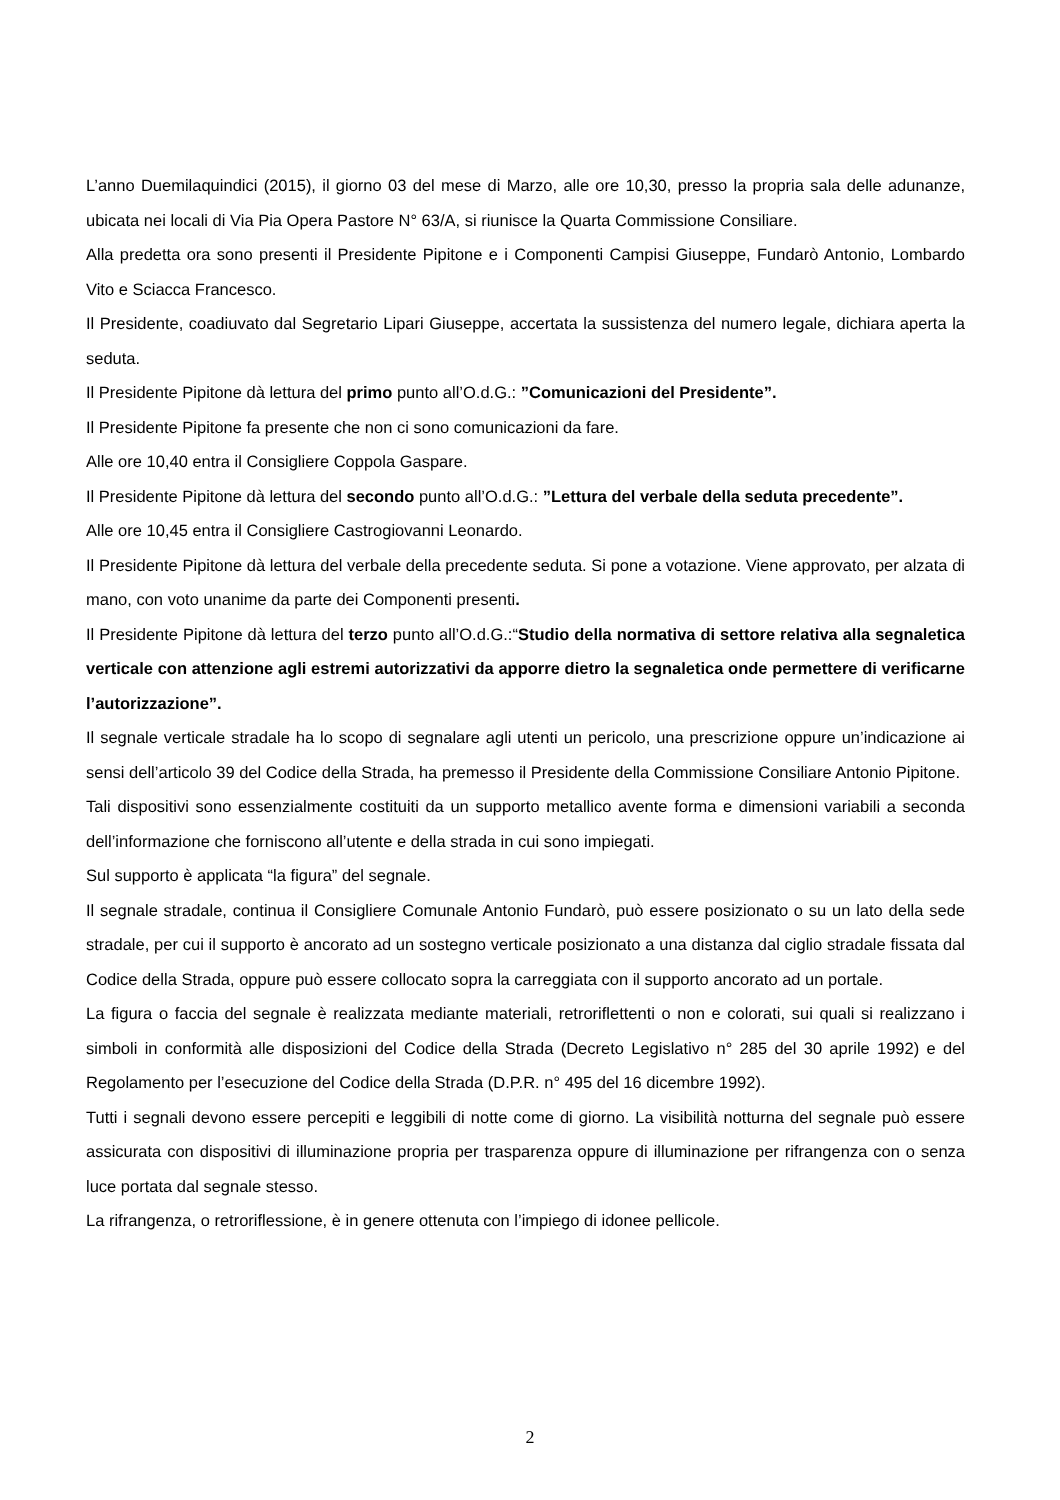L’anno Duemilaquindici (2015), il giorno 03 del mese di Marzo, alle ore 10,30, presso la propria sala delle adunanze, ubicata nei locali di Via Pia Opera Pastore N° 63/A, si riunisce la Quarta Commissione Consiliare.
Alla predetta ora sono presenti il Presidente Pipitone e i Componenti Campisi Giuseppe, Fundarò Antonio, Lombardo Vito e Sciacca Francesco.
Il Presidente, coadiuvato dal Segretario Lipari Giuseppe, accertata la sussistenza del numero legale, dichiara aperta la seduta.
Il Presidente Pipitone dà lettura del primo punto all’O.d.G.: ”Comunicazioni del Presidente”.
Il Presidente Pipitone fa presente che non ci sono comunicazioni da fare.
Alle ore 10,40 entra il Consigliere Coppola Gaspare.
Il Presidente Pipitone dà lettura del secondo punto all’O.d.G.: ”Lettura del verbale della seduta precedente”.
Alle ore 10,45 entra il Consigliere Castrogiovanni Leonardo.
Il Presidente Pipitone dà lettura del verbale della precedente seduta. Si pone a votazione. Viene approvato, per alzata di mano, con voto unanime da parte dei Componenti presenti.
Il Presidente Pipitone dà lettura del terzo punto all’O.d.G.:“Studio della normativa di settore relativa alla segnaletica verticale con attenzione agli estremi autorizzativi da apporre dietro la segnaletica onde permettere di verificarne l’autorizzazione”.
Il segnale verticale stradale ha lo scopo di segnalare agli utenti un pericolo, una prescrizione oppure un’indicazione ai sensi dell’articolo 39 del Codice della Strada, ha premesso il Presidente della Commissione Consiliare Antonio Pipitone.
Tali dispositivi sono essenzialmente costituiti da un supporto metallico avente forma e dimensioni variabili a seconda dell’informazione che forniscono all’utente e della strada in cui sono impiegati.
Sul supporto è applicata “la figura” del segnale.
Il segnale stradale, continua il Consigliere Comunale Antonio Fundarò, può essere posizionato o su un lato della sede stradale, per cui il supporto è ancorato ad un sostegno verticale posizionato a una distanza dal ciglio stradale fissata dal Codice della Strada, oppure può essere collocato sopra la carreggiata con il supporto ancorato ad un portale.
La figura o faccia del segnale è realizzata mediante materiali, retroriflettenti o non e colorati, sui quali si realizzano i simboli in conformità alle disposizioni del Codice della Strada (Decreto Legislativo n° 285 del 30 aprile 1992) e del Regolamento per l’esecuzione del Codice della Strada (D.P.R. n° 495 del 16 dicembre 1992).
Tutti i segnali devono essere percepiti e leggibili di notte come di giorno. La visibilità notturna del segnale può essere assicurata con dispositivi di illuminazione propria per trasparenza oppure di illuminazione per rifrangenza con o senza luce portata dal segnale stesso.
La rifrangenza, o retroriflessione, è in genere ottenuta con l’impiego di idonee pellicole.
2